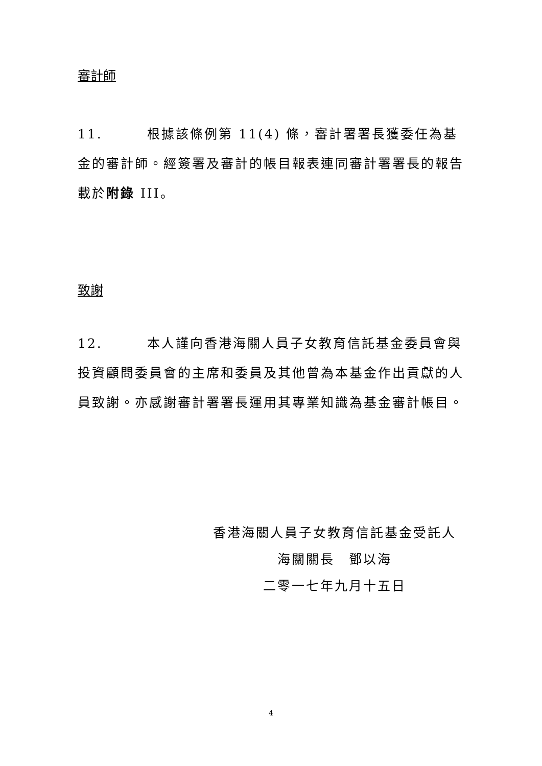審計師
11. 根據該條例第 11(4) 條，審計署署長獲委任為基金的審計師。經簽署及審計的帳目報表連同審計署署長的報告載於附錄 III。
致謝
12. 本人謹向香港海關人員子女教育信託基金委員會與投資顧問委員會的主席和委員及其他曾為本基金作出貢獻的人員致謝。亦感謝審計署署長運用其專業知識為基金審計帳目。
香港海關人員子女教育信託基金受託人
海關關長　鄧以海
二零一七年九月十五日
4